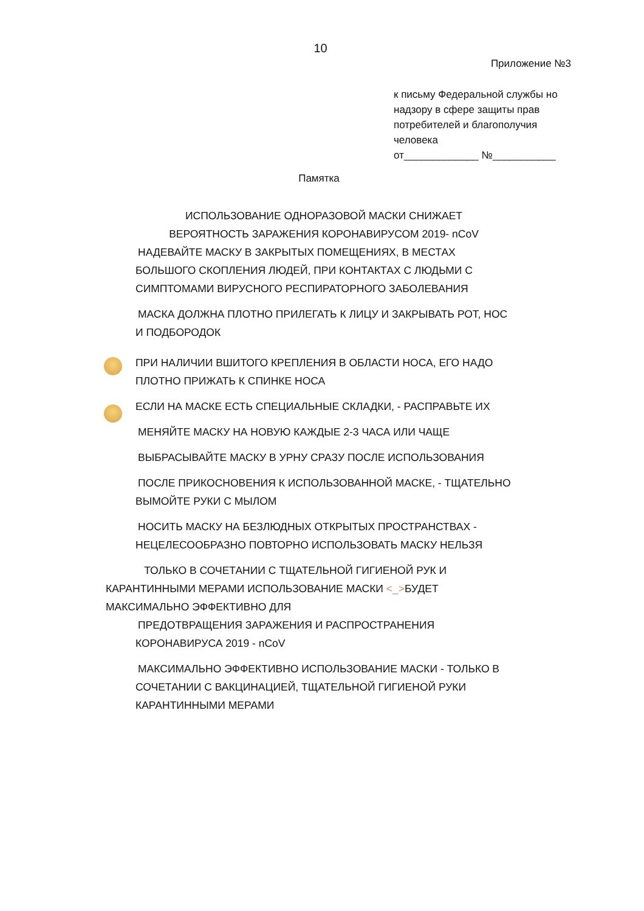10
Приложение №3
к письму Федеральной службы но надзору в сфере защиты прав потребителей и благополучия человека
от_____________ №___________
Памятка
ИСПОЛЬЗОВАНИЕ ОДНОРАЗОВОЙ МАСКИ СНИЖАЕТ
ВЕРОЯТНОСТЬ ЗАРАЖЕНИЯ КОРОНАВИРУСОМ 2019- nCoV
НАДЕВАЙТЕ МАСКУ В ЗАКРЫТЫХ ПОМЕЩЕНИЯХ, В МЕСТАХ БОЛЬШОГО СКОПЛЕНИЯ ЛЮДЕЙ, ПРИ КОНТАКТАХ С ЛЮДЬМИ С СИМПТОМАМИ ВИРУСНОГО РЕСПИРАТОРНОГО ЗАБОЛЕВАНИЯ
МАСКА ДОЛЖНА ПЛОТНО ПРИЛЕГАТЬ К ЛИЦУ И ЗАКРЫВАТЬ РОТ, НОС И ПОДБОРОДОК
ПРИ НАЛИЧИИ ВШИТОГО КРЕПЛЕНИЯ В ОБЛАСТИ НОСА, ЕГО НАДО ПЛОТНО ПРИЖАТЬ К СПИНКЕ НОСА
ЕСЛИ НА МАСКЕ ЕСТЬ СПЕЦИАЛЬНЫЕ СКЛАДКИ, - РАСПРАВЬТЕ ИХ
МЕНЯЙТЕ МАСКУ НА НОВУЮ КАЖДЫЕ 2-3 ЧАСА ИЛИ ЧАЩЕ
ВЫБРАСЫВАЙТЕ МАСКУ В УРНУ СРАЗУ ПОСЛЕ ИСПОЛЬЗОВАНИЯ
ПОСЛЕ ПРИКОСНОВЕНИЯ К ИСПОЛЬЗОВАННОЙ МАСКЕ, - ТЩАТЕЛЬНО ВЫМОЙТЕ РУКИ С МЫЛОМ
НОСИТЬ МАСКУ НА БЕЗЛЮДНЫХ ОТКРЫТЫХ ПРОСТРАНСТВАХ -
НЕЦЕЛЕСООБРАЗНО ПОВТОРНО ИСПОЛЬЗОВАТЬ МАСКУ НЕЛЬЗЯ
ТОЛЬКО В СОЧЕТАНИИ С ТЩАТЕЛЬНОЙ ГИГИЕНОЙ РУК И
КАРАНТИННЫМИ МЕРАМИ ИСПОЛЬЗОВАНИЕ МАСКИ <_>БУДЕТ
МАКСИМАЛЬНО ЭФФЕКТИВНО ДЛЯ
ПРЕДОТВРАЩЕНИЯ ЗАРАЖЕНИЯ И РАСПРОСТРАНЕНИЯ КОРОНАВИРУСА 2019 - nCoV
МАКСИМАЛЬНО ЭФФЕКТИВНО ИСПОЛЬЗОВАНИЕ МАСКИ - ТОЛЬКО В СОЧЕТАНИИ С ВАКЦИНАЦИЕЙ, ТЩАТЕЛЬНОЙ ГИГИЕНОЙ РУКИ КАРАНТИННЫМИ МЕРАМИ